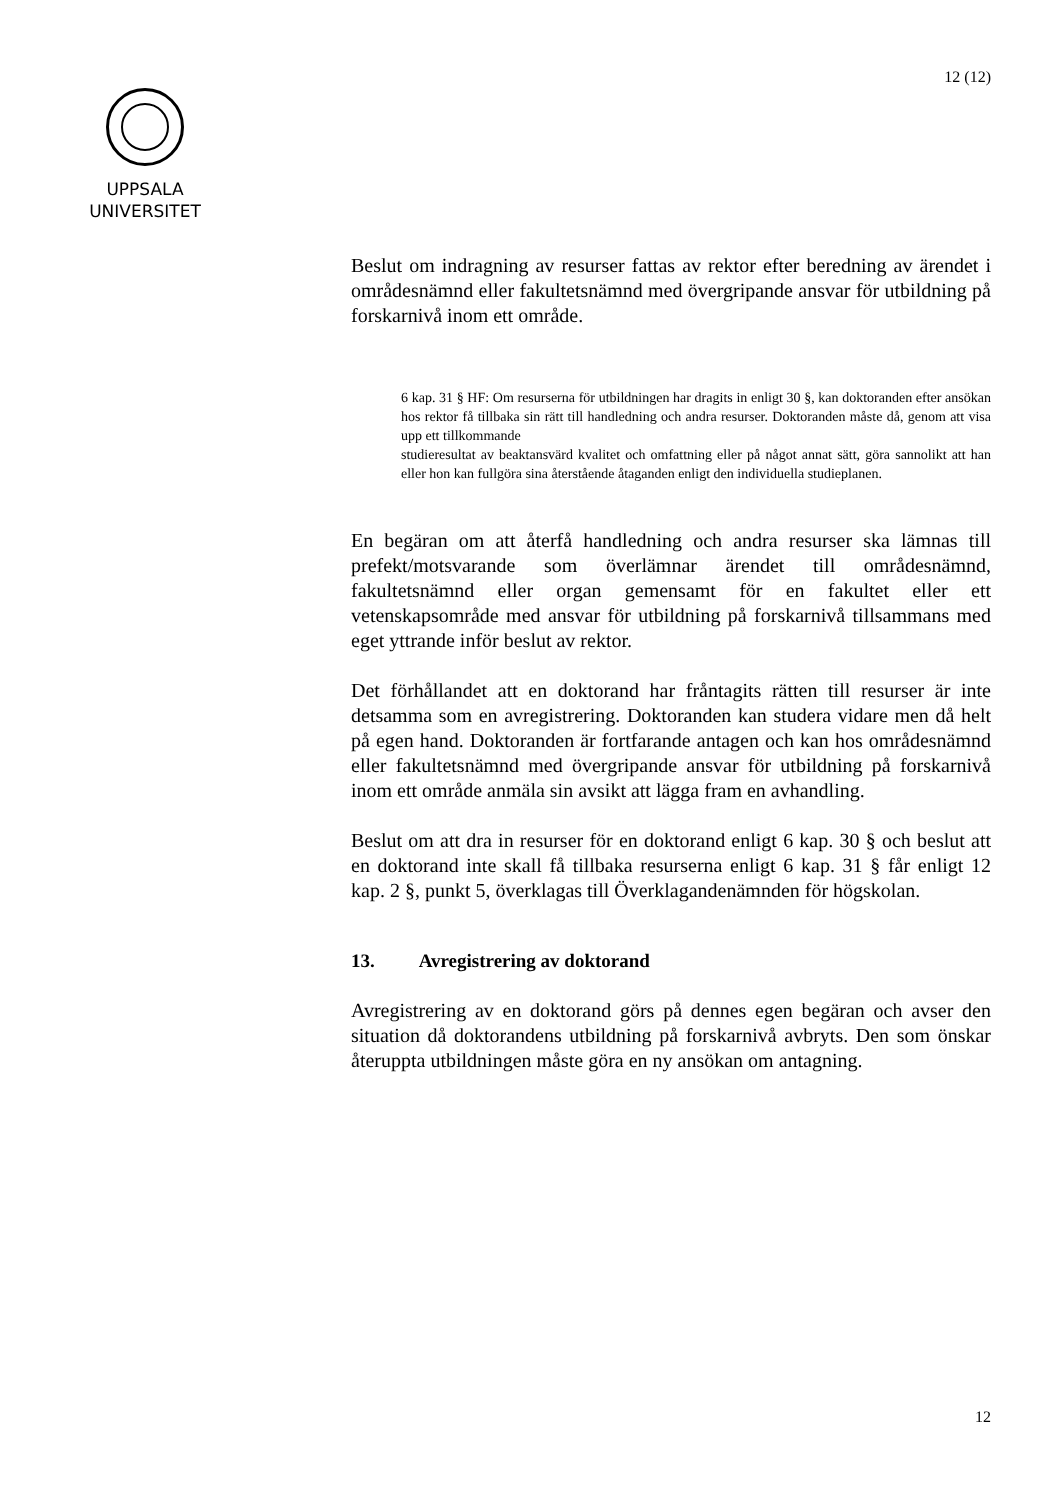12 (12)
UPPSALA
UNIVERSITET
Beslut om indragning av resurser fattas av rektor efter beredning av ärendet i områdesnämnd eller fakultetsnämnd med övergripande ansvar för utbildning på forskarnivå inom ett område.
6 kap. 31 § HF: Om resurserna för utbildningen har dragits in enligt 30 §, kan doktoranden efter ansökan hos rektor få tillbaka sin rätt till handledning och andra resurser. Doktoranden måste då, genom att visa upp ett tillkommande
studieresultat av beaktansvärd kvalitet och omfattning eller på något annat sätt, göra sannolikt att han eller hon kan fullgöra sina återstående åtaganden enligt den individuella studieplanen.
En begäran om att återfå handledning och andra resurser ska lämnas till prefekt/motsvarande som överlämnar ärendet till områdesnämnd, fakultetsnämnd eller organ gemensamt för en fakultet eller ett vetenskapsområde med ansvar för utbildning på forskarnivå tillsammans med eget yttrande inför beslut av rektor.
Det förhållandet att en doktorand har fråntagits rätten till resurser är inte detsamma som en avregistrering. Doktoranden kan studera vidare men då helt på egen hand. Doktoranden är fortfarande antagen och kan hos områdesnämnd eller fakultetsnämnd med övergripande ansvar för utbildning på forskarnivå inom ett område anmäla sin avsikt att lägga fram en avhandling.
Beslut om att dra in resurser för en doktorand enligt 6 kap. 30 § och beslut att en doktorand inte skall få tillbaka resurserna enligt 6 kap. 31 § får enligt 12 kap. 2 §, punkt 5, överklagas till Överklagandenämnden för högskolan.
13. Avregistrering av doktorand
Avregistrering av en doktorand görs på dennes egen begäran och avser den situation då doktorandens utbildning på forskarnivå avbryts. Den som önskar återuppta utbildningen måste göra en ny ansökan om antagning.
12